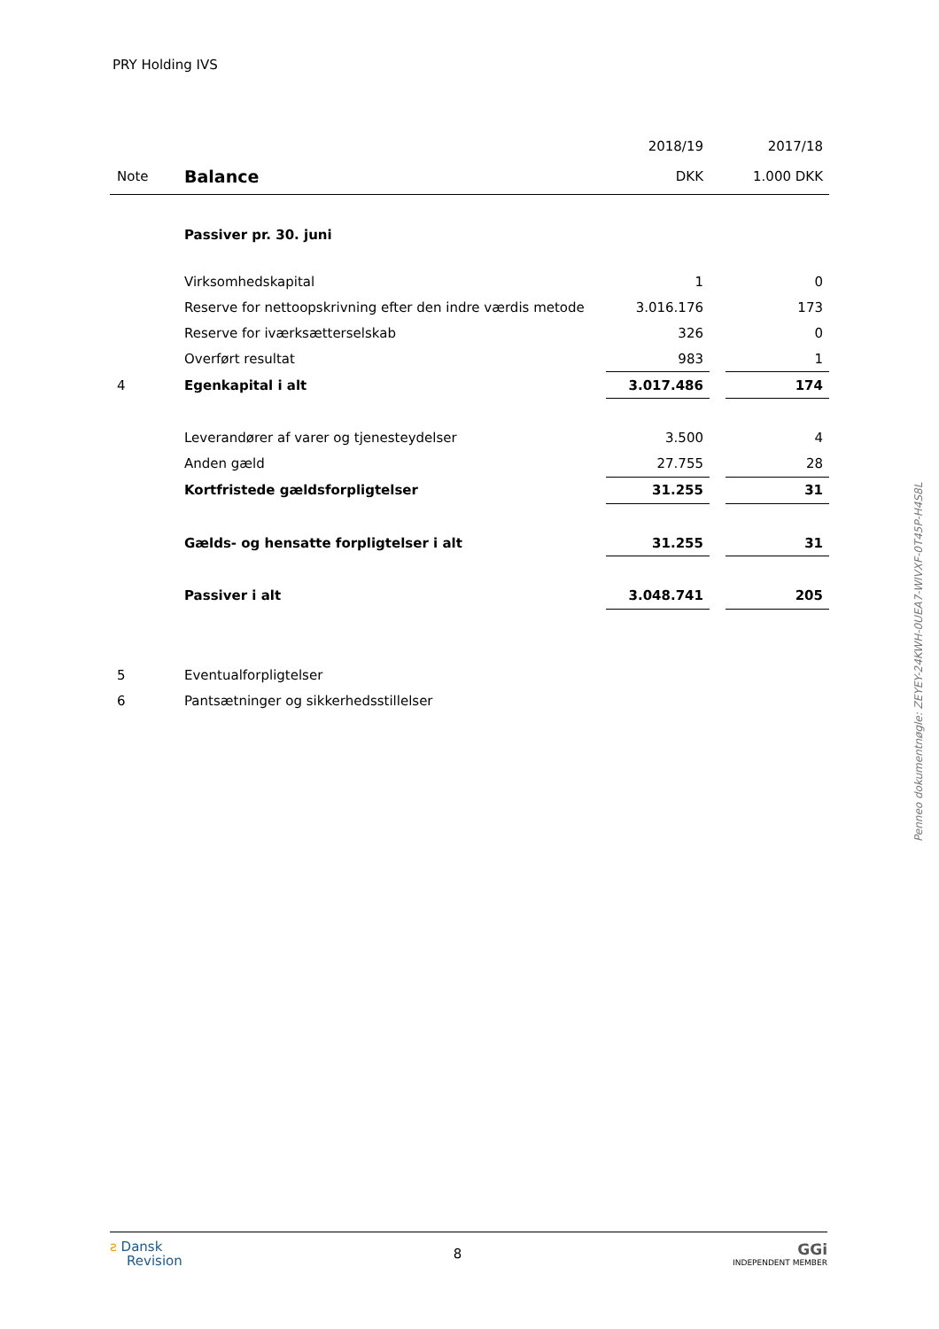PRY Holding IVS
| | | 2018/19 | | 2017/18 |
| Note | Balance | DKK | | 1.000 DKK |
| | Passiver pr. 30. juni | | | |
| | Virksomhedskapital | 1 | | 0 |
| | Reserve for nettoopskrivning efter den indre værdis metode | 3.016.176 | | 173 |
| | Reserve for iværksætterselskab | 326 | | 0 |
| | Overført resultat | 983 | | 1 |
| 4 | Egenkapital i alt | 3.017.486 | | 174 |
| | Leverandører af varer og tjenesteydelser | 3.500 | | 4 |
| | Anden gæld | 27.755 | | 28 |
| | Kortfristede gældsforpligtelser | 31.255 | | 31 |
| | Gælds- og hensatte forpligtelser i alt | 31.255 | | 31 |
| | Passiver i alt | 3.048.741 | | 205 |
| 5 | Eventualforpligtelser | | | |
| 6 | Pantsætninger og sikkerhedsstillelser | | | |
Penneo dokumentnøgle: ZEYEY-24KWH-0UEA7-WIVXF-0T45P-H4S8L
ƨ Dansk
Revision
8
GGi
INDEPENDENT MEMBER